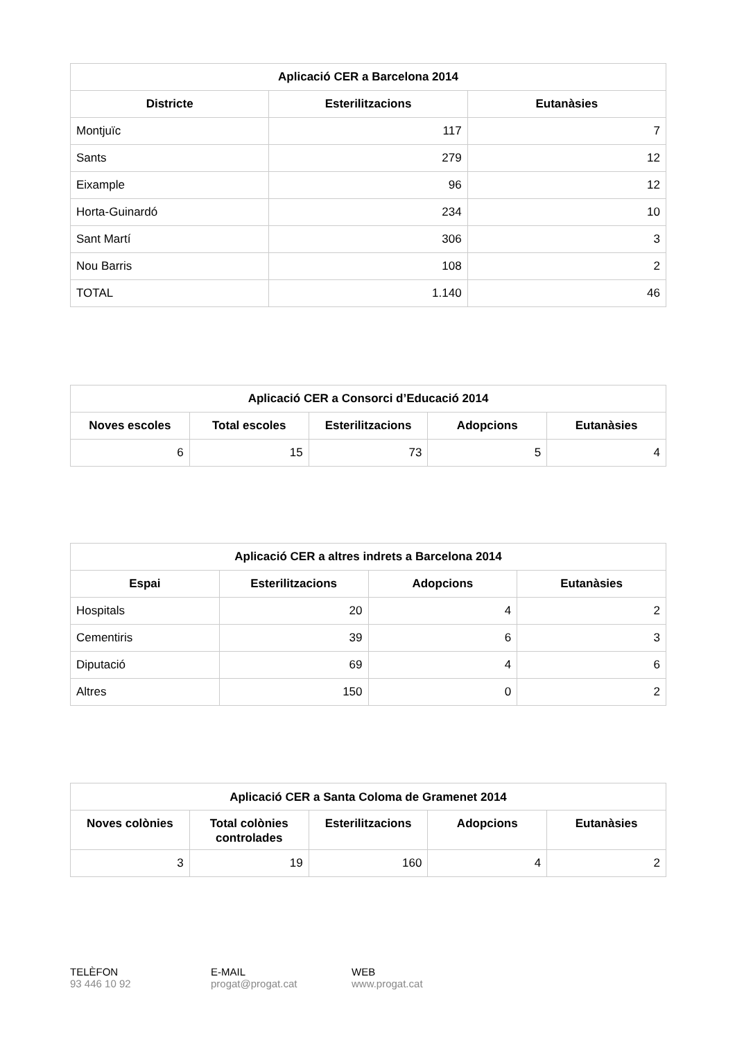| Aplicació CER a Barcelona 2014 | | |
| --- | --- | --- |
| Districte | Esterilitzacions | Eutanàsies |
| Montjuïc | 117 | 7 |
| Sants | 279 | 12 |
| Eixample | 96 | 12 |
| Horta-Guinardó | 234 | 10 |
| Sant Martí | 306 | 3 |
| Nou Barris | 108 | 2 |
| TOTAL | 1.140 | 46 |
| Aplicació CER a Consorci d’Educació 2014 | | | | |
| --- | --- | --- | --- | --- |
| Noves escoles | Total escoles | Esterilitzacions | Adopcions | Eutanàsies |
| 6 | 15 | 73 | 5 | 4 |
| Aplicació CER a altres indrets a Barcelona 2014 | | | |
| --- | --- | --- | --- |
| Espai | Esterilitzacions | Adopcions | Eutanàsies |
| Hospitals | 20 | 4 | 2 |
| Cementiris | 39 | 6 | 3 |
| Diputació | 69 | 4 | 6 |
| Altres | 150 | 0 | 2 |
| Aplicació CER a Santa Coloma de Gramenet 2014 | | | | |
| --- | --- | --- | --- | --- |
| Noves colònies | Total colònies controlades | Esterilitzacions | Adopcions | Eutanàsies |
| 3 | 19 | 160 | 4 | 2 |
TELÈFON
93 446 10 92
E-MAIL
progat@progat.cat
WEB
www.progat.cat